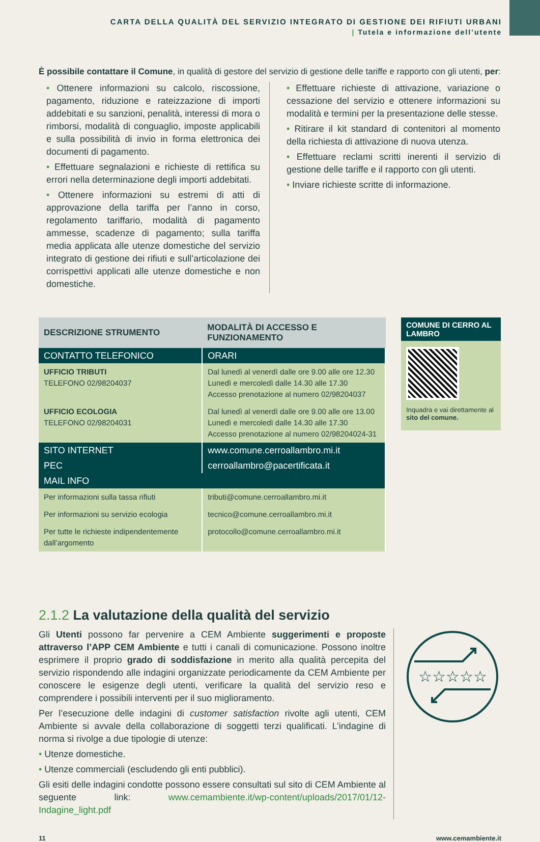CARTA DELLA QUALITÀ DEL SERVIZIO INTEGRATO DI GESTIONE DEI RIFIUTI URBANI
| Tutela e informazione dell’utente
È possibile contattare il Comune, in qualità di gestore del servizio di gestione delle tariffe e rapporto con gli utenti, per:
• Ottenere informazioni su calcolo, riscossione, pagamento, riduzione e rateizzazione di importi addebitati e su sanzioni, penalità, interessi di mora o rimborsi, modalità di conguaglio, imposte applicabili e sulla possibilità di invio in forma elettronica dei documenti di pagamento.
• Effettuare segnalazioni e richieste di rettifica su errori nella determinazione degli importi addebitati.
• Ottenere informazioni su estremi di atti di approvazione della tariffa per l’anno in corso, regolamento tariffario, modalità di pagamento ammesse, scadenze di pagamento; sulla tariffa media applicata alle utenze domestiche del servizio integrato di gestione dei rifiuti e sull’articolazione dei corrispettivi applicati alle utenze domestiche e non domestiche.
• Effettuare richieste di attivazione, variazione o cessazione del servizio e ottenere informazioni su modalità e termini per la presentazione delle stesse.
• Ritirare il kit standard di contenitori al momento della richiesta di attivazione di nuova utenza.
• Effettuare reclami scritti inerenti il servizio di gestione delle tariffe e il rapporto con gli utenti.
• Inviare richieste scritte di informazione.
| DESCRIZIONE STRUMENTO | MODALITÀ DI ACCESSO E FUNZIONAMENTO |
| --- | --- |
| CONTATTO TELEFONICO | ORARI |
| UFFICIO TRIBUTI TELEFONO 02/98204037 | Dal lunedì al venerdì dalle ore 9.00 alle ore 12.30 Lunedì e mercoledì dalle 14.30 alle 17.30 Accesso prenotazione al numero 02/98204037 |
| UFFICIO ECOLOGIA TELEFONO 02/98204031 | Dal lunedì al venerdì dalle ore 9.00 alle ore 13.00 Lunedì e mercoledì dalle 14.30 alle 17.30 Accesso prenotazione al numero 02/98204024-31 |
| SITO INTERNET | www.comune.cerroallambro.mi.it |
| PEC | cerroallambro@pacertificata.it |
| MAIL INFO | |
| Per informazioni sulla tassa rifiuti | tributi@comune.cerroallambro.mi.it |
| Per informazioni su servizio ecologia | tecnico@comune.cerroallambro.mi.it |
| Per tutte le richieste indipendentemente dall’argomento | protocollo@comune.cerroallambro.mi.it |
COMUNE DI CERRO AL LAMBRO
Inquadra e vai direttamente al sito del comune.
2.1.2 La valutazione della qualità del servizio
Gli Utenti possono far pervenire a CEM Ambiente suggerimenti e proposte attraverso l’APP CEM Ambiente e tutti i canali di comunicazione. Possono inoltre esprimere il proprio grado di soddisfazione in merito alla qualità percepita del servizio rispondendo alle indagini organizzate periodicamente da CEM Ambiente per conoscere le esigenze degli utenti, verificare la qualità del servizio reso e comprendere i possibili interventi per il suo miglioramento.
Per l’esecuzione delle indagini di customer satisfaction rivolte agli utenti, CEM Ambiente si avvale della collaborazione di soggetti terzi qualificati. L’indagine di norma si rivolge a due tipologie di utenze:
• Utenze domestiche.
• Utenze commerciali (escludendo gli enti pubblici).
Gli esiti delle indagini condotte possono essere consultati sul sito di CEM Ambiente al seguente link: www.cemambiente.it/wp-content/uploads/2017/01/12-Indagine_light.pdf
☆☆☆☆☆
11 www.cemambiente.it